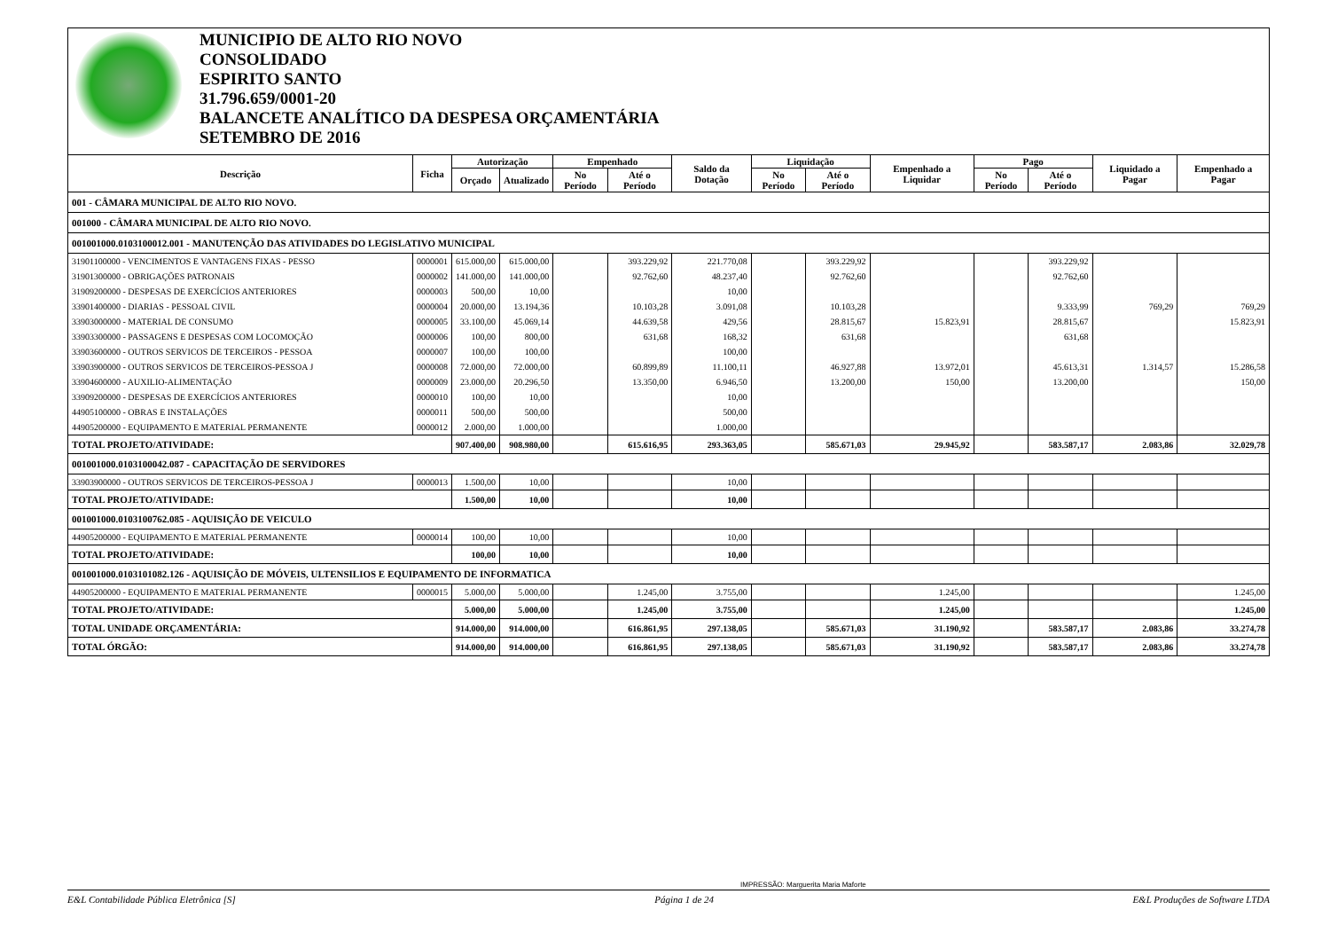MUNICIPIO DE ALTO RIO NOVO
CONSOLIDADO
ESPIRITO SANTO
31.796.659/0001-20
BALANCETE ANALÍTICO DA DESPESA ORÇAMENTÁRIA
SETEMBRO DE 2016
| Descrição | Ficha | Autorização | | Empenhado | | Saldo da Dotação | Liquidação | | Empenhado a Liquidar | Pago | | Liquidado a Pagar | Empenhado a Pagar |
| --- | --- | --- | --- | --- | --- | --- | --- | --- | --- | --- | --- | --- | --- |
| | | Orçado | Atualizado | No Período | Até o Período | | No Período | Até o Período | | No Período | Até o Período | | |
| 001 - CÂMARA MUNICIPAL DE ALTO RIO NOVO. | | | | | | | | | | | | | |
| 001000 - CÂMARA MUNICIPAL DE ALTO RIO NOVO. | | | | | | | | | | | | | |
| 001001000.0103100012.001 - MANUTENÇÃO DAS ATIVIDADES DO LEGISLATIVO MUNICIPAL | | | | | | | | | | | | | |
| 31901100000 - VENCIMENTOS E VANTAGENS FIXAS - PESSO | 0000001 | 615.000,00 | 615.000,00 | | 393.229,92 | 221.770,08 | | 393.229,92 | | | 393.229,92 | | |
| 31901300000 - OBRIGAÇÕES PATRONAIS | 0000002 | 141.000,00 | 141.000,00 | | 92.762,60 | 48.237,40 | | 92.762,60 | | | 92.762,60 | | |
| 31909200000 - DESPESAS DE EXERCÍCIOS ANTERIORES | 0000003 | 500,00 | 10,00 | | | 10,00 | | | | | | | |
| 33901400000 - DIARIAS - PESSOAL CIVIL | 0000004 | 20.000,00 | 13.194,36 | | 10.103,28 | 3.091,08 | | 10.103,28 | | | 9.333,99 | 769,29 | 769,29 |
| 33903000000 - MATERIAL DE CONSUMO | 0000005 | 33.100,00 | 45.069,14 | | 44.639,58 | 429,56 | | 28.815,67 | 15.823,91 | | 28.815,67 | | 15.823,91 |
| 33903300000 - PASSAGENS E DESPESAS COM LOCOMOÇÃO | 0000006 | 100,00 | 800,00 | | 631,68 | 168,32 | | 631,68 | | | 631,68 | | |
| 33903600000 - OUTROS SERVICOS DE TERCEIROS - PESSOA | 0000007 | 100,00 | 100,00 | | | 100,00 | | | | | | | |
| 33903900000 - OUTROS SERVICOS DE TERCEIROS-PESSOA J | 0000008 | 72.000,00 | 72.000,00 | | 60.899,89 | 11.100,11 | | 46.927,88 | 13.972,01 | | 45.613,31 | 1.314,57 | 15.286,58 |
| 33904600000 - AUXILIO-ALIMENTAÇÃO | 0000009 | 23.000,00 | 20.296,50 | | 13.350,00 | 6.946,50 | | 13.200,00 | 150,00 | | 13.200,00 | | 150,00 |
| 33909200000 - DESPESAS DE EXERCÍCIOS ANTERIORES | 0000010 | 100,00 | 10,00 | | | 10,00 | | | | | | | |
| 44905100000 - OBRAS E INSTALAÇÕES | 0000011 | 500,00 | 500,00 | | | 500,00 | | | | | | | |
| 44905200000 - EQUIPAMENTO E MATERIAL PERMANENTE | 0000012 | 2.000,00 | 1.000,00 | | | 1.000,00 | | | | | | | |
| TOTAL PROJETO/ATIVIDADE: | | 907.400,00 | 908.980,00 | | 615.616,95 | 293.363,05 | | 585.671,03 | 29.945,92 | | 583.587,17 | 2.083,86 | 32.029,78 |
| 001001000.0103100042.087 - CAPACITAÇÃO DE SERVIDORES | | | | | | | | | | | | | |
| 33903900000 - OUTROS SERVICOS DE TERCEIROS-PESSOA J | 0000013 | 1.500,00 | 10,00 | | | 10,00 | | | | | | | |
| TOTAL PROJETO/ATIVIDADE: | | 1.500,00 | 10,00 | | | 10,00 | | | | | | | |
| 001001000.0103100762.085 - AQUISIÇÃO DE VEICULO | | | | | | | | | | | | | |
| 44905200000 - EQUIPAMENTO E MATERIAL PERMANENTE | 0000014 | 100,00 | 10,00 | | | 10,00 | | | | | | | |
| TOTAL PROJETO/ATIVIDADE: | | 100,00 | 10,00 | | | 10,00 | | | | | | | |
| 001001000.0103101082.126 - AQUISIÇÃO DE MÓVEIS, ULTENSILIOS E EQUIPAMENTO DE INFORMATICA | | | | | | | | | | | | | |
| 44905200000 - EQUIPAMENTO E MATERIAL PERMANENTE | 0000015 | 5.000,00 | 5.000,00 | | 1.245,00 | 3.755,00 | | | 1.245,00 | | | | 1.245,00 |
| TOTAL PROJETO/ATIVIDADE: | | 5.000,00 | 5.000,00 | | 1.245,00 | 3.755,00 | | | 1.245,00 | | | | 1.245,00 |
| TOTAL UNIDADE ORÇAMENTÁRIA: | | 914.000,00 | 914.000,00 | | 616.861,95 | 297.138,05 | | 585.671,03 | 31.190,92 | | 583.587,17 | 2.083,86 | 33.274,78 |
| TOTAL ÓRGÃO: | | 914.000,00 | 914.000,00 | | 616.861,95 | 297.138,05 | | 585.671,03 | 31.190,92 | | 583.587,17 | 2.083,86 | 33.274,78 |
IMPRESSÃO: Marguerita Maria Maforte
E&L Contabilidade Pública Eletrônica [S] Página 1 de 24 E&L Produções de Software LTDA